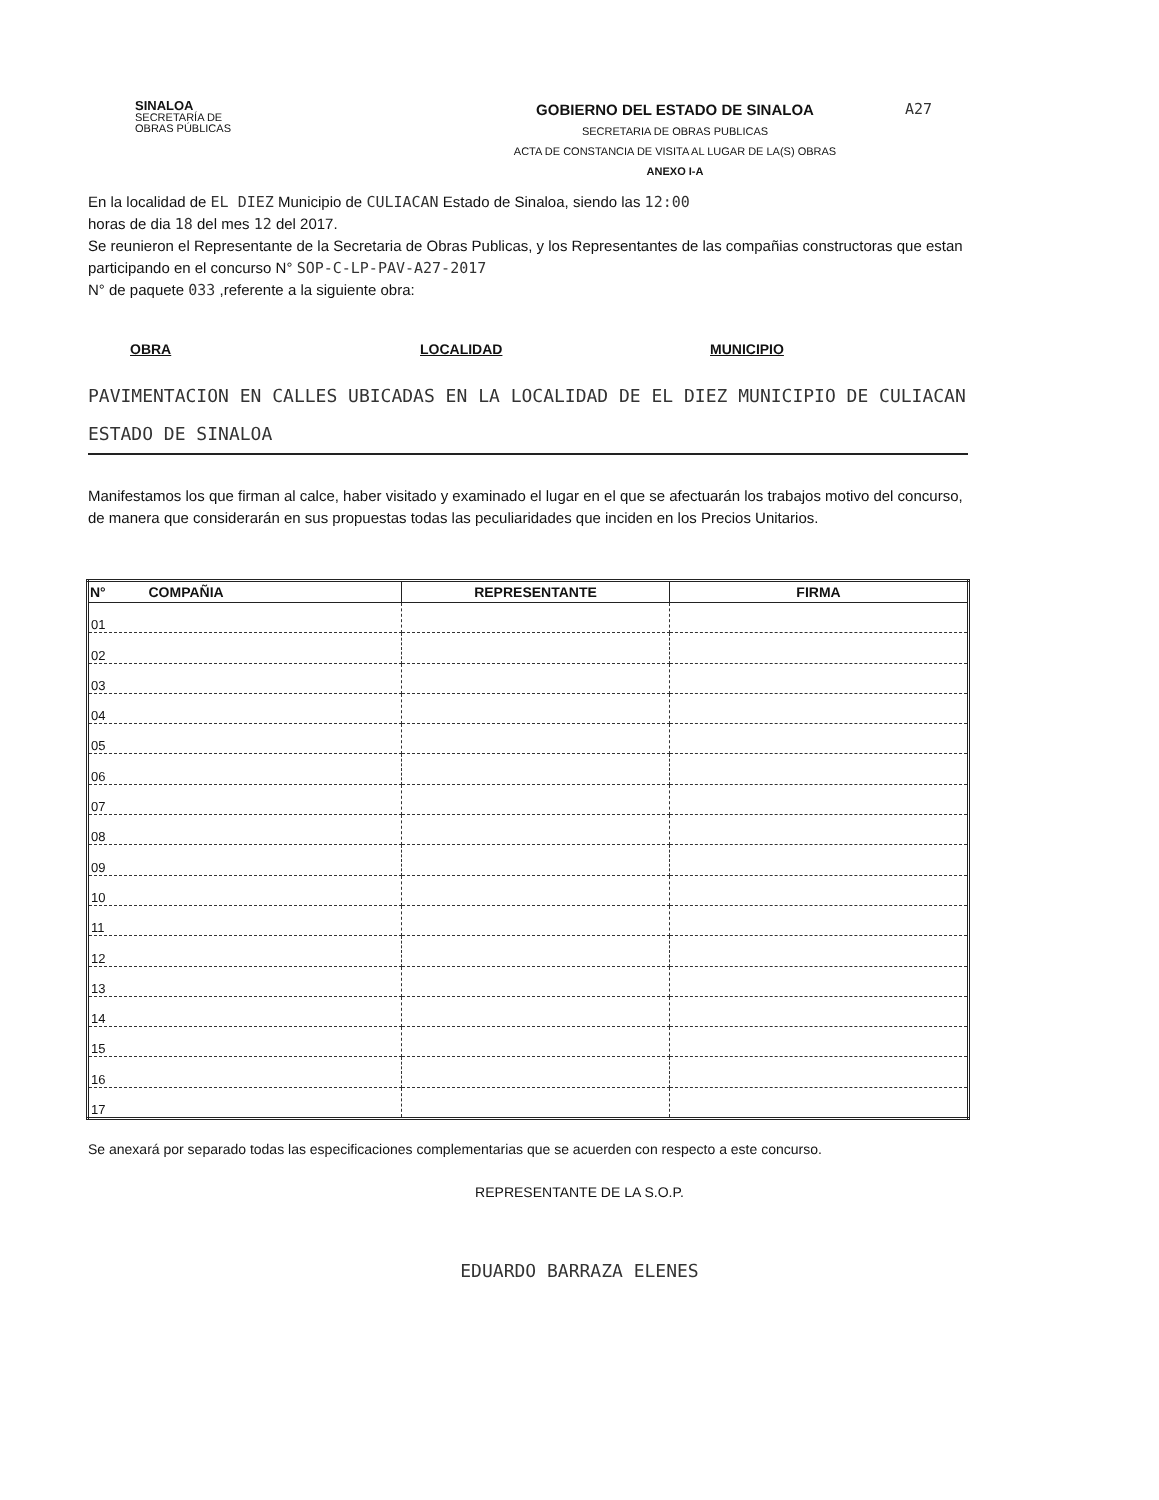SINALOA
SECRETARÍA DE
OBRAS PÚBLICAS
GOBIERNO DEL ESTADO DE SINALOA
SECRETARIA DE OBRAS PUBLICAS
ACTA DE CONSTANCIA DE VISITA AL LUGAR DE LA(S) OBRAS
ANEXO I-A
A27
En la localidad de EL DIEZ Municipio de CULIACAN Estado de Sinaloa, siendo las 12:00
horas de dia 18 del mes 12 del 2017.
Se reunieron el Representante de la Secretaria de Obras Publicas, y los Representantes de las compañias constructoras que estan participando en el concurso N° SOP-C-LP-PAV-A27-2017
N° de paquete 033 ,referente a la siguiente obra:
OBRA LOCALIDAD MUNICIPIO
PAVIMENTACION EN CALLES UBICADAS EN LA LOCALIDAD DE EL DIEZ MUNICIPIO DE CULIACAN ESTADO DE SINALOA
Manifestamos los que firman al calce, haber visitado y examinado el lugar en el que se afectuarán los trabajos motivo del concurso, de manera que considerarán en sus propuestas todas las peculiaridades que inciden en los Precios Unitarios.
| N° COMPAÑIA | REPRESENTANTE | FIRMA |
| --- | --- | --- |
| 01 | | |
| 02 | | |
| 03 | | |
| 04 | | |
| 05 | | |
| 06 | | |
| 07 | | |
| 08 | | |
| 09 | | |
| 10 | | |
| 11 | | |
| 12 | | |
| 13 | | |
| 14 | | |
| 15 | | |
| 16 | | |
| 17 | | |
Se anexará por separado todas las especificaciones complementarias que se acuerden con respecto a este concurso.
REPRESENTANTE DE LA S.O.P.
EDUARDO BARRAZA ELENES